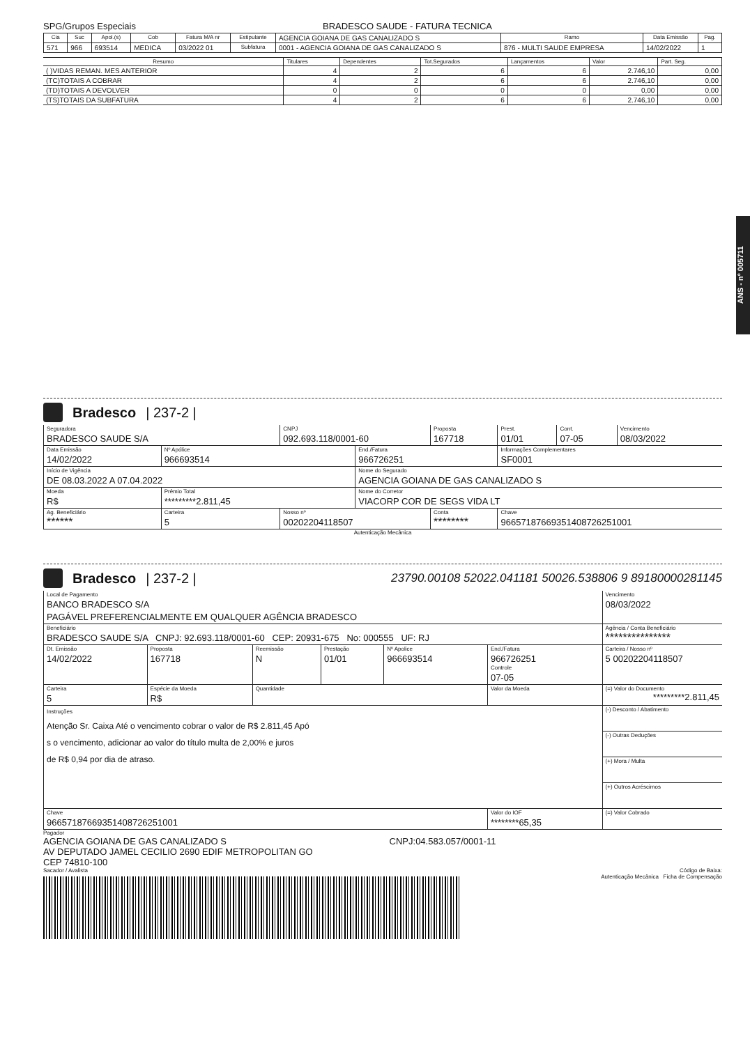ANS - nº 005711
SPG/Grupos Especiais BRADESCO SAUDE - FATURA TECNICA
| Cia | Suc | Apol.(s) | Cob | Fatura M/A nr | Estipulante | AGENCIA GOIANA DE GAS CANALIZADO S | Ramo | Data Emissão | Pag. |
| 571 | 966 | 693514 | MEDICA | 03/2022 01 | Subfatura | 0001 - AGENCIA GOIANA DE GAS CANALIZADO S | 876 - MULTI SAUDE EMPRESA | 14/02/2022 | 1 |
| Resumo | Titulares | Dependentes | Tot.Segurados | Lançamentos | Valor | Part. Seg. |
| ( )VIDAS REMAN. MES ANTERIOR | 4 | 2 | 6 | 6 | 2.746,10 | 0,00 |
| (TC)TOTAIS A COBRAR | 4 | 2 | 6 | 6 | 2.746,10 | 0,00 |
| (TD)TOTAIS A DEVOLVER | 0 | 0 | 0 | 0 | 0,00 | 0,00 |
| (TS)TOTAIS DA SUBFATURA | 4 | 2 | 6 | 6 | 2.746,10 | 0,00 |
Bradesco | 237-2 |
| Seguradora BRADESCO SAUDE S/A | | CNPJ 092.693.118/0001-60 | | Proposta 167718 | Prest. 01/01 | Cont. 07-05 | Vencimento 08/03/2022 |
| Data Emissão 14/02/2022 | Nº Apólice 966693514 | | End./Fatura 966726251 | | Informações Complementares SF0001 | | |
| Início de Vigência DE 08.03.2022 A 07.04.2022 | | | Nome do Segurado AGENCIA GOIANA DE GAS CANALIZADO S | | | | |
| Moeda R$ | Prêmio Total *********2.811,45 | | Nome do Corretor VIACORP COR DE SEGS VIDA LT | | | | |
| Ag. Beneficiário ****** | Carteira 5 | Nosso nº 00202204118507 | | Conta ******** | Chave 96657187669351408726251001 | | |
Autenticação Mecânica
Bradesco | 237-2 | 23790.00108 52022.041181 50026.538806 9 89180000281145
| Local de Pagamento BANCO BRADESCO S/A PAGÁVEL PREFERENCIALMENTE EM QUALQUER AGÊNCIA BRADESCO | | | | | | Vencimento 08/03/2022 |
| Beneficiário BRADESCO SAUDE S/A CNPJ: 92.693.118/0001-60 CEP: 20931-675 No: 000555 UF: RJ | | | | | | Agência / Conta Beneficiário *************** |
| Dt. Emissão 14/02/2022 | Proposta 167718 | Reemissão N | Prestação 01/01 | Nº Apolice 966693514 | End./Fatura 966726251 Controle 07-05 | Carteira / Nosso nº 5 00202204118507 |
| Carteira 5 | Espécie da Moeda R$ | Quantidade | | | Valor da Moeda | (=) Valor do Documento *********2.811,45 |
| Instruções Atenção Sr. Caixa Até o vencimento cobrar o valor de R$ 2.811,45 Apó s o vencimento, adicionar ao valor do título multa de 2,00% e juros de R$ 0,94 por dia de atraso. | | | | | | (-) Desconto / Abatimento |
| | | | | | | (-) Outras Deduções |
| | | | | | | (+) Mora / Multa |
| | | | | | | (+) Outros Acréscimos |
| Chave 96657187669351408726251001 | | | | | Valor do IOF ********65,35 | (=) Valor Cobrado |
Pagador
AGENCIA GOIANA DE GAS CANALIZADO S CNPJ:04.583.057/0001-11
AV DEPUTADO JAMEL CECILIO 2690 EDIF METROPOLITAN GO
CEP 74810-100
Sacador / Avalista Código de Baixa:
Autenticação Mecânica Ficha de Compensação